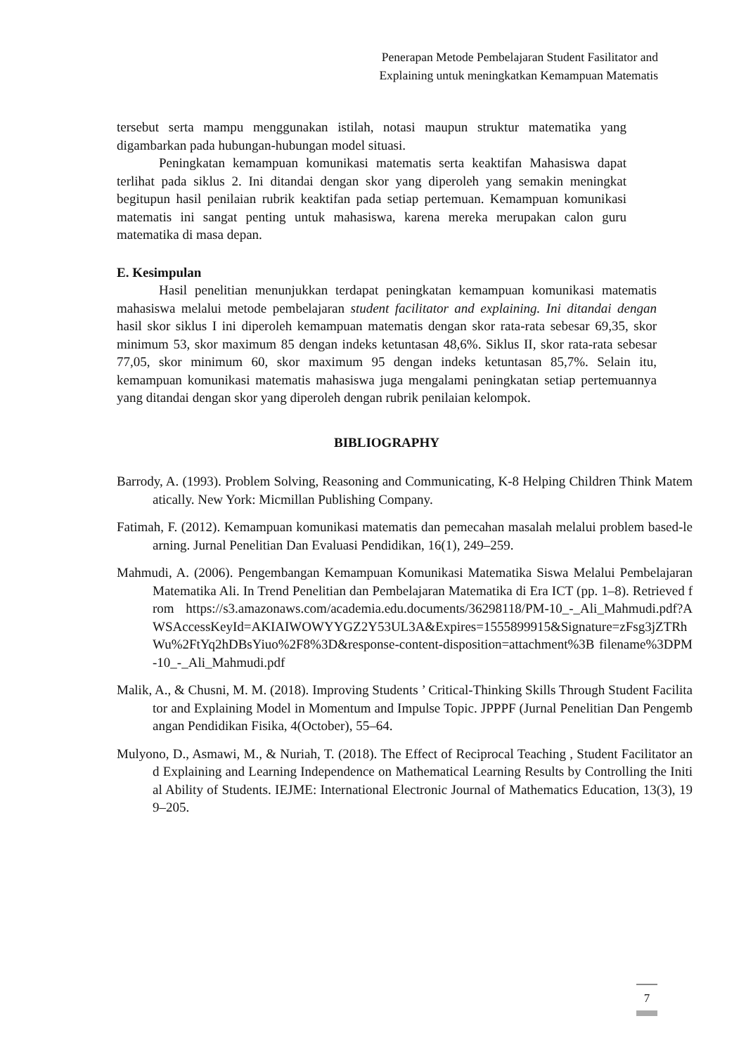Penerapan Metode Pembelajaran Student Fasilitator and
Explaining untuk meningkatkan Kemampuan Matematis
tersebut serta mampu menggunakan istilah, notasi maupun struktur matematika yang digambarkan pada hubungan-hubungan model situasi.
Peningkatan kemampuan komunikasi matematis serta keaktifan Mahasiswa dapat terlihat pada siklus 2. Ini ditandai dengan skor yang diperoleh yang semakin meningkat begitupun hasil penilaian rubrik keaktifan pada setiap pertemuan. Kemampuan komunikasi matematis ini sangat penting untuk mahasiswa, karena mereka merupakan calon guru matematika di masa depan.
E. Kesimpulan
Hasil penelitian menunjukkan terdapat peningkatan kemampuan komunikasi matematis mahasiswa melalui metode pembelajaran student facilitator and explaining. Ini ditandai dengan hasil skor siklus I ini diperoleh kemampuan matematis dengan skor rata-rata sebesar 69,35, skor minimum 53, skor maximum 85 dengan indeks ketuntasan 48,6%. Siklus II, skor rata-rata sebesar 77,05, skor minimum 60, skor maximum 95 dengan indeks ketuntasan 85,7%. Selain itu, kemampuan komunikasi matematis mahasiswa juga mengalami peningkatan setiap pertemuannya yang ditandai dengan skor yang diperoleh dengan rubrik penilaian kelompok.
BIBLIOGRAPHY
Barrody, A. (1993). Problem Solving, Reasoning and Communicating, K-8 Helping Children Think Matematically. New York: Micmillan Publishing Company.
Fatimah, F. (2012). Kemampuan komunikasi matematis dan pemecahan masalah melalui problem based-learning. Jurnal Penelitian Dan Evaluasi Pendidikan, 16(1), 249–259.
Mahmudi, A. (2006). Pengembangan Kemampuan Komunikasi Matematika Siswa Melalui Pembelajaran Matematika Ali. In Trend Penelitian dan Pembelajaran Matematika di Era ICT (pp. 1–8). Retrieved from https://s3.amazonaws.com/academia.edu.documents/36298118/PM-10_-_Ali_Mahmudi.pdf?AWSAccessKeyId=AKIAIWOWYYGZ2Y53UL3A&Expires=1555899915&Signature=zFsg3jZTRhWu%2FtYq2hDBsYiuo%2F8%3D&response-content-disposition=attachment%3B filename%3DPM-10_-_Ali_Mahmudi.pdf
Malik, A., & Chusni, M. M. (2018). Improving Students ’ Critical-Thinking Skills Through Student Facilitator and Explaining Model in Momentum and Impulse Topic. JPPPF (Jurnal Penelitian Dan Pengembangan Pendidikan Fisika, 4(October), 55–64.
Mulyono, D., Asmawi, M., & Nuriah, T. (2018). The Effect of Reciprocal Teaching , Student Facilitator and Explaining and Learning Independence on Mathematical Learning Results by Controlling the Initial Ability of Students. IEJME: International Electronic Journal of Mathematics Education, 13(3), 199–205.
7